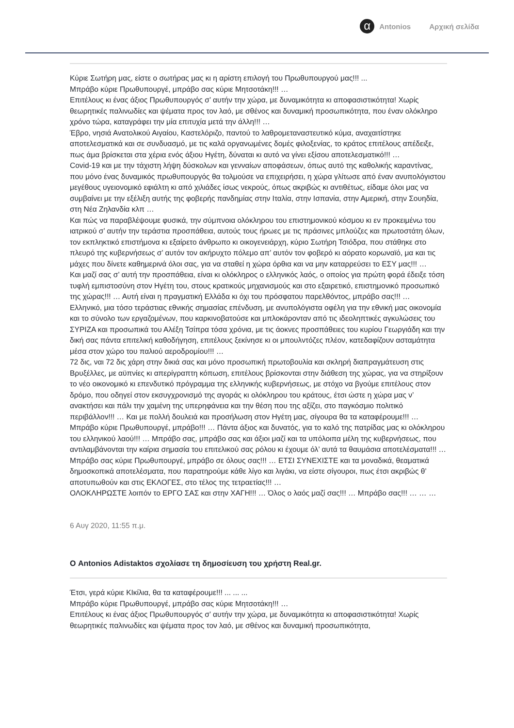α
Antonios Αρχική σελίδα
Κύριε Σωτήρη μας, είστε ο σωτήρας μας κι η αρίστη επιλογή του Πρωθυπουργού μας!!! ...
Μπράβο κύριε Πρωθυπουργέ, μπράβο σας κύριε Μητσοτάκη!!! …
Επιτέλους κι ένας άξιος Πρωθυπουργός σ’ αυτήν την χώρα, με δυναμικότητα κι αποφασιστικότητα! Χωρίς θεωρητικές παλινωδίες και ψέματα προς τον λαό, με σθένος και δυναμική προσωπικότητα, που έναν ολόκληρο χρόνο τώρα, καταγράφει την μία επιτυχία μετά την άλλη!!! …
Έβρο, νησιά Ανατολικού Αιγαίου, Καστελόριζο, παντού το λαθρομεταναστευτικό κύμα, αναχαιτίστηκε αποτελεσματικά και σε συνδυασμό, με τις καλά οργανωμένες δομές φιλοξενίας, το κράτος επιτέλους απέδειξε, πως άμα βρίσκεται στα χέρια ενός άξιου Ηγέτη, δύναται κι αυτό να γίνει εξίσου αποτελεσματικό!!! …
Covid-19 και με την τάχιστη λήψη δύσκολων και γενναίων αποφάσεων, όπως αυτό της καθολικής καραντίνας, που μόνο ένας δυναμικός πρωθυπουργός θα τολμούσε να επιχειρήσει, η χώρα γλίτωσε από έναν ανυπολόγιστου μεγέθους υγειονομικό εφιάλτη κι από χιλιάδες ίσως νεκρούς, όπως ακριβώς κι αντιθέτως, είδαμε όλοι μας να συμβαίνει με την εξέλιξη αυτής της φοβερής πανδημίας στην Ιταλία, στην Ισπανία, στην Αμερική, στην Σουηδία, στη Νέα Ζηλανδία κλπ …
Και πώς να παραβλέψουμε φυσικά, την σύμπνοια ολόκληρου του επιστημονικού κόσμου κι εν προκειμένω του ιατρικού σ’ αυτήν την τεράστια προσπάθεια, αυτούς τους ήρωες με τις πράσινες μπλούζες και πρωτοστάτη όλων, τον εκπληκτικό επιστήμονα κι εξαίρετο άνθρωπο κι οικογενειάρχη, κύριο Σωτήρη Τσιόδρα, που στάθηκε στο πλευρό της κυβερνήσεως σ’ αυτόν τον ακήρυχτο πόλεμο απ’ αυτόν τον φοβερό κι αόρατο κορωναϊό, μα και τις μάχες που δίνετε καθημερινά όλοι σας, για να σταθεί η χώρα όρθια και να μην καταρρεύσει το ΕΣΥ μας!!! …
Και μαζί σας σ’ αυτή την προσπάθεια, είναι κι ολόκληρος ο ελληνικός λαός, ο οποίος για πρώτη φορά έδειξε τόση τυφλή εμπιστοσύνη στον Ηγέτη του, στους κρατικούς μηχανισμούς και στο εξαιρετικό, επιστημονικό προσωπικό της χώρας!!! … Αυτή είναι η πραγματική Ελλάδα κι όχι του πρόσφατου παρελθόντος, μπράβο σας!!! …
Ελληνικό, μια τόσο τεράστιας εθνικής σημασίας επένδυση, με ανυπολόγιστα οφέλη για την εθνική μας οικονομία και το σύνολο των εργαζομένων, που καρκινοβατούσε και μπλοκάρονταν από τις ιδεοληπτικές αγκυλώσεις του ΣΥΡΙΖΑ και προσωπικά του Αλέξη Τσίπρα τόσα χρόνια, με τις άοκνες προσπάθειες του κυρίου Γεωργιάδη και την δική σας πάντα επιτελική καθοδήγηση, επιτέλους ξεκίνησε κι οι μπουλντόζες πλέον, κατεδαφίζουν ασταμάτητα μέσα στον χώρο του παλιού αεροδρομίου!!! …
72 δις, ναι 72 δις χάρη στην δικιά σας και μόνο προσωπική πρωτοβουλία και σκληρή διαπραγμάτευση στις Βρυξέλλες, με αϋπνίες κι απερίγραπτη κόπωση, επιτέλους βρίσκονται στην διάθεση της χώρας, για να στηρίξουν το νέο οικονομικό κι επενδυτικό πρόγραμμα της ελληνικής κυβερνήσεως, με στόχο να βγούμε επιτέλους στον δρόμο, που οδηγεί στον εκσυγχρονισμό της αγοράς κι ολόκληρου του κράτους, έτσι ώστε η χώρα μας ν’ ανακτήσει και πάλι την χαμένη της υπερηφάνεια και την θέση που της αξίζει, στο παγκόσμιο πολιτικό περιβάλλον!!! … Και με πολλή δουλειά και προσήλωση στον Ηγέτη μας, σίγουρα θα τα καταφέρουμε!!! …
Μπράβο κύριε Πρωθυπουργέ, μπράβο!!! … Πάντα άξιος και δυνατός, για το καλό της πατρίδας μας κι ολόκληρου του ελληνικού λαού!!! … Μπράβο σας, μπράβο σας και άξιοι μαζί και τα υπόλοιπα μέλη της κυβερνήσεως, που αντιλαμβάνονται την καίρια σημασία του επιτελικού σας ρόλου κι έχουμε όλ’ αυτά τα θαυμάσια αποτελέσματα!!! …
Μπράβο σας κύριε Πρωθυπουργέ, μπράβο σε όλους σας!!! … ΕΤΣΙ ΣΥΝΕΧΙΣΤΕ και τα μοναδικά, θεαματικά δημοσκοπικά αποτελέσματα, που παρατηρούμε κάθε λίγο και λιγάκι, να είστε σίγουροι, πως έτσι ακριβώς θ’ αποτυπωθούν και στις ΕΚΛΟΓΕΣ, στο τέλος της τετραετίας!!! …
ΟΛΟΚΛΗΡΩΣΤΕ λοιπόν το ΕΡΓΟ ΣΑΣ και στην ΧΑΓΗ!!! … Όλος ο λαός μαζί σας!!! … Μπράβο σας!!! … … …
6 Αυγ 2020, 11:55 π.μ.
Ο Antonios Adistaktos σχολίασε τη δημοσίευση του χρήστη Real.gr.
Έτσι, γερά κύριε ΚΙκίλια, θα τα καταφέρουμε!!! ... ... ...
Μπράβο κύριε Πρωθυπουργέ, μπράβο σας κύριε Μητσοτάκη!!! …
Επιτέλους κι ένας άξιος Πρωθυπουργός σ’ αυτήν την χώρα, με δυναμικότητα κι αποφασιστικότητα! Χωρίς θεωρητικές παλινωδίες και ψέματα προς τον λαό, με σθένος και δυναμική προσωπικότητα,